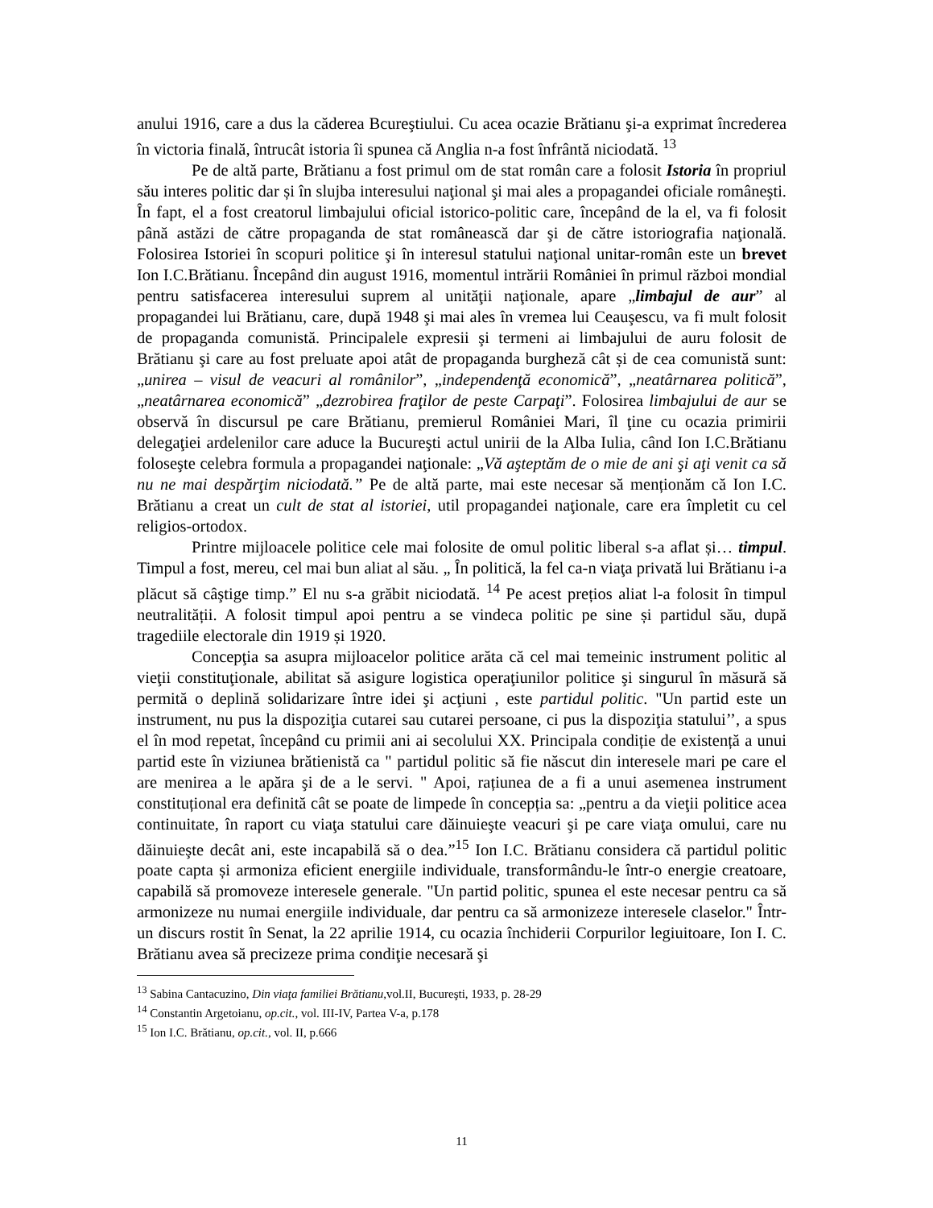anului 1916, care a dus la căderea Bcureştiului. Cu acea ocazie Brătianu şi-a exprimat încrederea în victoria finală, întrucât istoria îi spunea că Anglia n-a fost înfrântă niciodată. <sup>13</sup>
Pe de altă parte, Brătianu a fost primul om de stat român care a folosit Istoria în propriul său interes politic dar și în slujba interesului naţional şi mai ales a propagandei oficiale româneşti. În fapt, el a fost creatorul limbajului oficial istorico-politic care, începând de la el, va fi folosit până astăzi de către propaganda de stat românească dar şi de către istoriografia naţională. Folosirea Istoriei în scopuri politice şi în interesul statului naţional unitar-român este un brevet Ion I.C.Brătianu. Începând din august 1916, momentul intrării României în primul război mondial pentru satisfacerea interesului suprem al unităţii naţionale, apare „limbajul de aur” al propagandei lui Brătianu, care, după 1948 şi mai ales în vremea lui Ceauşescu, va fi mult folosit de propaganda comunistă. Principalele expresii şi termeni ai limbajului de auru folosit de Brătianu şi care au fost preluate apoi atât de propaganda burgheză cât și de cea comunistă sunt: „unirea – visul de veacuri al românilor”, „independenţă economică”, „neatârnarea politică”, „neatârnarea economică” „dezrobirea fraţilor de peste Carpaţi”. Folosirea limbajului de aur se observă în discursul pe care Brătianu, premierul României Mari, îl ţine cu ocazia primirii delegaţiei ardelenilor care aduce la Bucureşti actul unirii de la Alba Iulia, când Ion I.C.Brătianu foloseşte celebra formula a propagandei naţionale: „Vă aşteptăm de o mie de ani şi aţi venit ca să nu ne mai despărţim niciodată.” Pe de altă parte, mai este necesar să menționăm că Ion I.C. Brătianu a creat un cult de stat al istoriei, util propagandei naţionale, care era împletit cu cel religios-ortodox.
Printre mijloacele politice cele mai folosite de omul politic liberal s-a aflat și… timpul. Timpul a fost, mereu, cel mai bun aliat al său. „ În politică, la fel ca-n viaţa privată lui Brătianu i-a plăcut să câştige timp.” El nu s-a grăbit niciodată. <sup>14</sup> Pe acest prețios aliat l-a folosit în timpul neutralității. A folosit timpul apoi pentru a se vindeca politic pe sine și partidul său, după tragediile electorale din 1919 și 1920.
Concepţia sa asupra mijloacelor politice arăta că cel mai temeinic instrument politic al vieţii constituţionale, abilitat să asigure logistica operaţiunilor politice şi singurul în măsură să permită o deplină solidarizare între idei şi acţiuni , este partidul politic. "Un partid este un instrument, nu pus la dispoziţia cutarei sau cutarei persoane, ci pus la dispoziţia statului’’, a spus el în mod repetat, începând cu primii ani ai secolului XX. Principala condiție de existență a unui partid este în viziunea brătienistă ca " partidul politic să fie născut din interesele mari pe care el are menirea a le apăra şi de a le servi. " Apoi, rațiunea de a fi a unui asemenea instrument constituțional era definită cât se poate de limpede în concepția sa: „pentru a da vieţii politice acea continuitate, în raport cu viaţa statului care dăinuieşte veacuri şi pe care viaţa omului, care nu dăinuieşte decât ani, este incapabilă să o dea.”<sup>15</sup> Ion I.C. Brătianu considera că partidul politic poate capta și armoniza eficient energiile individuale, transformându-le într-o energie creatoare, capabilă să promoveze interesele generale. "Un partid politic, spunea el este necesar pentru ca să armonizeze nu numai energiile individuale, dar pentru ca să armonizeze interesele claselor." Într-un discurs rostit în Senat, la 22 aprilie 1914, cu ocazia închiderii Corpurilor legiuitoare, Ion I. C. Brătianu avea să precizeze prima condiţie necesară şi
<sup>13</sup> Sabina Cantacuzino, Din viaţa familiei Brătianu,vol.II, Bucureşti, 1933, p. 28-29
<sup>14</sup> Constantin Argetoianu, op.cit., vol. III-IV, Partea V-a, p.178
<sup>15</sup> Ion I.C. Brătianu, op.cit., vol. II, p.666
11